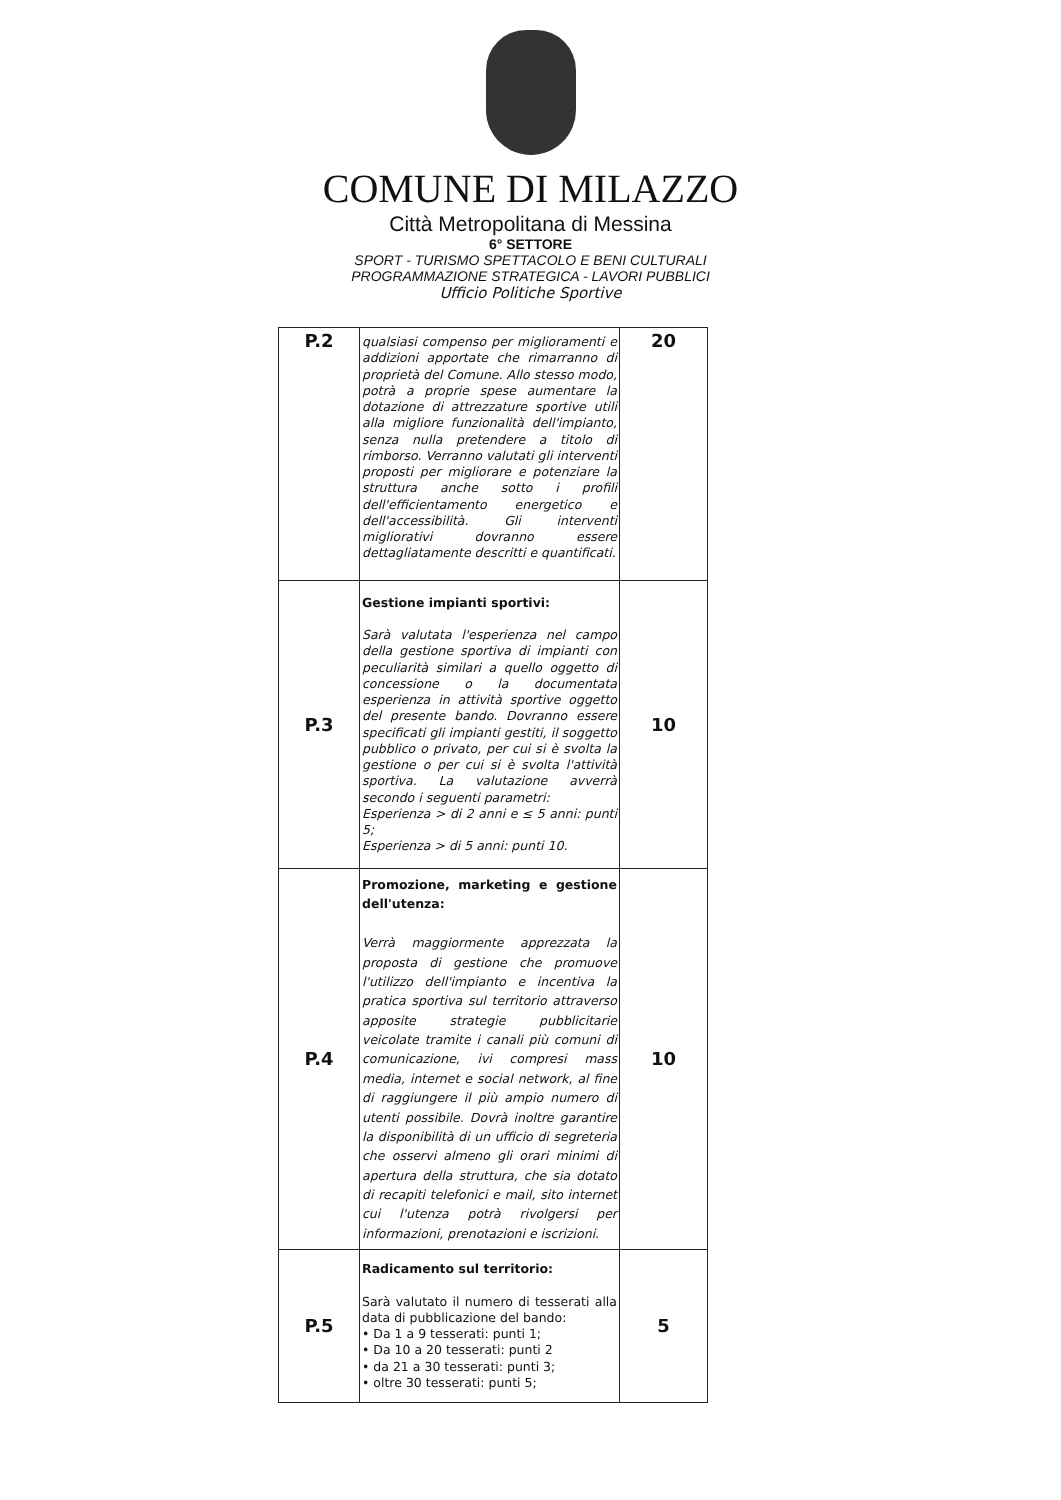COMUNE DI MILAZZO
Città Metropolitana di Messina
6° SETTORE
SPORT - TURISMO SPETTACOLO E BENI CULTURALI
PROGRAMMAZIONE STRATEGICA - LAVORI PUBBLICI
Ufficio Politiche Sportive
| P.2 | qualsiasi compenso per miglioramenti e addizioni apportate che rimarranno di proprietà del Comune. Allo stesso modo, potrà a proprie spese aumentare la dotazione di attrezzature sportive utili alla migliore funzionalità dell'impianto, senza nulla pretendere a titolo di rimborso. Verranno valutati gli interventi proposti per migliorare e potenziare la struttura anche sotto i profili dell'efficientamento energetico e dell'accessibilità. Gli interventi migliorativi dovranno essere dettagliatamente descritti e quantificati. | 20 |
| P.3 | Gestione impianti sportivi: Sarà valutata l'esperienza nel campo della gestione sportiva di impianti con peculiarità similari a quello oggetto di concessione o la documentata esperienza in attività sportive oggetto del presente bando. Dovranno essere specificati gli impianti gestiti, il soggetto pubblico o privato, per cui si è svolta la gestione o per cui si è svolta l'attività sportiva. La valutazione avverrà secondo i seguenti parametri: Esperienza > di 2 anni e ≤ 5 anni: punti 5; Esperienza > di 5 anni: punti 10. | 10 |
| P.4 | Promozione, marketing e gestione dell'utenza: Verrà maggiormente apprezzata la proposta di gestione che promuove l'utilizzo dell'impianto e incentiva la pratica sportiva sul territorio attraverso apposite strategie pubblicitarie veicolate tramite i canali più comuni di comunicazione, ivi compresi mass media, internet e social network, al fine di raggiungere il più ampio numero di utenti possibile. Dovrà inoltre garantire la disponibilità di un ufficio di segreteria che osservi almeno gli orari minimi di apertura della struttura, che sia dotato di recapiti telefonici e mail, sito internet cui l'utenza potrà rivolgersi per informazioni, prenotazioni e iscrizioni. | 10 |
| P.5 | Radicamento sul territorio: Sarà valutato il numero di tesserati alla data di pubblicazione del bando: • Da 1 a 9 tesserati: punti 1; • Da 10 a 20 tesserati: punti 2 • da 21 a 30 tesserati: punti 3; • oltre 30 tesserati: punti 5; | 5 |